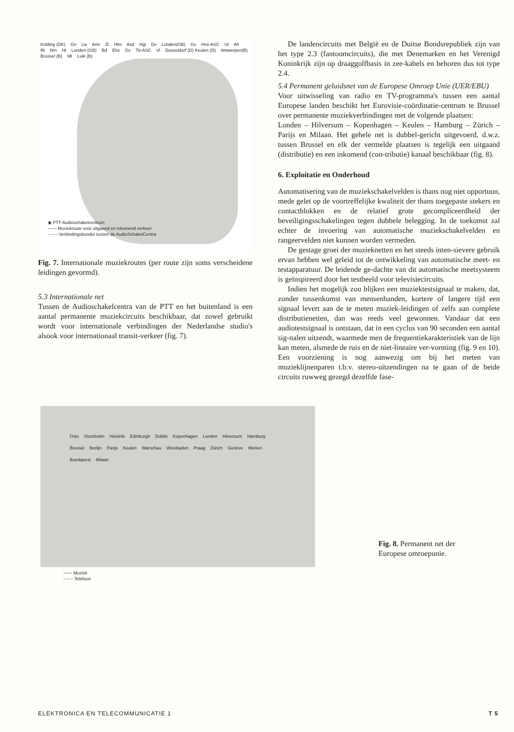Kolding (DK) Gn Lw Amr Zl Hlm Asd Hgl Dv Londen(GB) Gv Hvs-ASC Ut Ah Rt Nm Ht Londen (GB) Bd Ehv Gs Tb-ASC Vl Dusseldorf (D) Keulen (D) Antwerpen(B) Brussel (B) Mt Luik (B)
◉ PTT-Audioschakelcentrum
—— Muziekroute voor uitgaand en inkomend verkeer
– – – Verbindingsbundel tussen de AudioSchakelCentra
Fig. 7. Internationale muziekroutes (per route zijn soms verscheidene leidingen gevormd).
5.3 Internationale net
Tussen de Audioschakelcentra van de PTT en het buitenland is een aantal permanente muziekcircuits beschikbaar, dat zowel gebruikt wordt voor internationale verbindingen der Nederlandse studio's alsook voor internationaal transit-verkeer (fig. 7).
De landencircuits met België en de Duitse Bondsrepubliek zijn van het type 2.3 (fantoomcircuits), die met Denemarken en het Verenigd Koninkrijk zijn op draaggolfbasis in zee-kabels en behoren dus tot type 2.4.
5.4 Permanent geluidsnet van de Europese Omroep Unie (UER/EBU)
Voor uitwisseling van radio en TV-programma's tussen een aantal Europese landen beschikt het Eurovisie-coördinatie-centrum te Brussel over permanente muziekverbindingen met de volgende plaatsen:
Londen – Hilversum – Kopenhagen – Keulen – Hamburg – Zürich – Parijs en Milaan. Het gehele net is dubbel-gericht uitgevoerd, d.w.z. tussen Brussel en elk der vermelde plaatsen is tegelijk een uitgaand (distributie) en een inkomend (con-tributie) kanaal beschikbaar (fig. 8).
6. Exploitatie en Onderhoud
Automatisering van de muziekschakelvelden is thans nog niet opportuun, mede gelet op de voortreffelijke kwaliteit der thans toegepaste stekers en contactblokken en de relatief grote gecompliceerdheid der beveiligingsschakelingen tegen dubbele belegging. In de toekomst zal echter de invoering van automatische muziekschakelvelden en rangeervelden niet kunnen worden vermeden.
De gestage groei der muzieknetten en het steeds inten-sievere gebruik ervan hebben wel geleid tot de ontwikkeling van automatische meet- en testapparatuur. De leidende ge-dachte van dit automatische meetsysteem is geïnspireerd door het testbeeld voor televisiecircuits.
Indien het mogelijk zou blijken een muziektestsignaal te maken, dat, zonder tussenkomst van mensenhanden, kortere of langere tijd een signaal levert aan de te meten muziek-leidingen of zelfs aan complete distributienetten, dan was reeds veel gewonnen. Vandaar dat een audiotestsignaal is ontstaan, dat in een cyclus van 90 seconden een aantal sig-nalen uitzendt, waarmede men de frequentiekarakteristiek van de lijn kan meten, alsmede de ruis en de niet-lineaire ver-vorming (fig. 9 en 10). Een voorziening is nog aanwezig om bij het meten van muzieklijnenparen t.b.v. stereo-uitzendingen na te gaan of de beide circuits ruwweg gezegd dezelfde fase-
Oslo Stockholm Helsinki Edinburgh Dublin Kopenhagen Londen Hilversum Hamburg Brussel Berlijn Parijs Keulen Warschau Wiesbaden Praag Zürich Genève Wenen Boedapest Milaan
—— Muziek
– – – Telefoon
Fig. 8. Permanent net der Europese omroepunie.
ELEKTRONICA EN TELECOMMUNICATIE 1 T 5